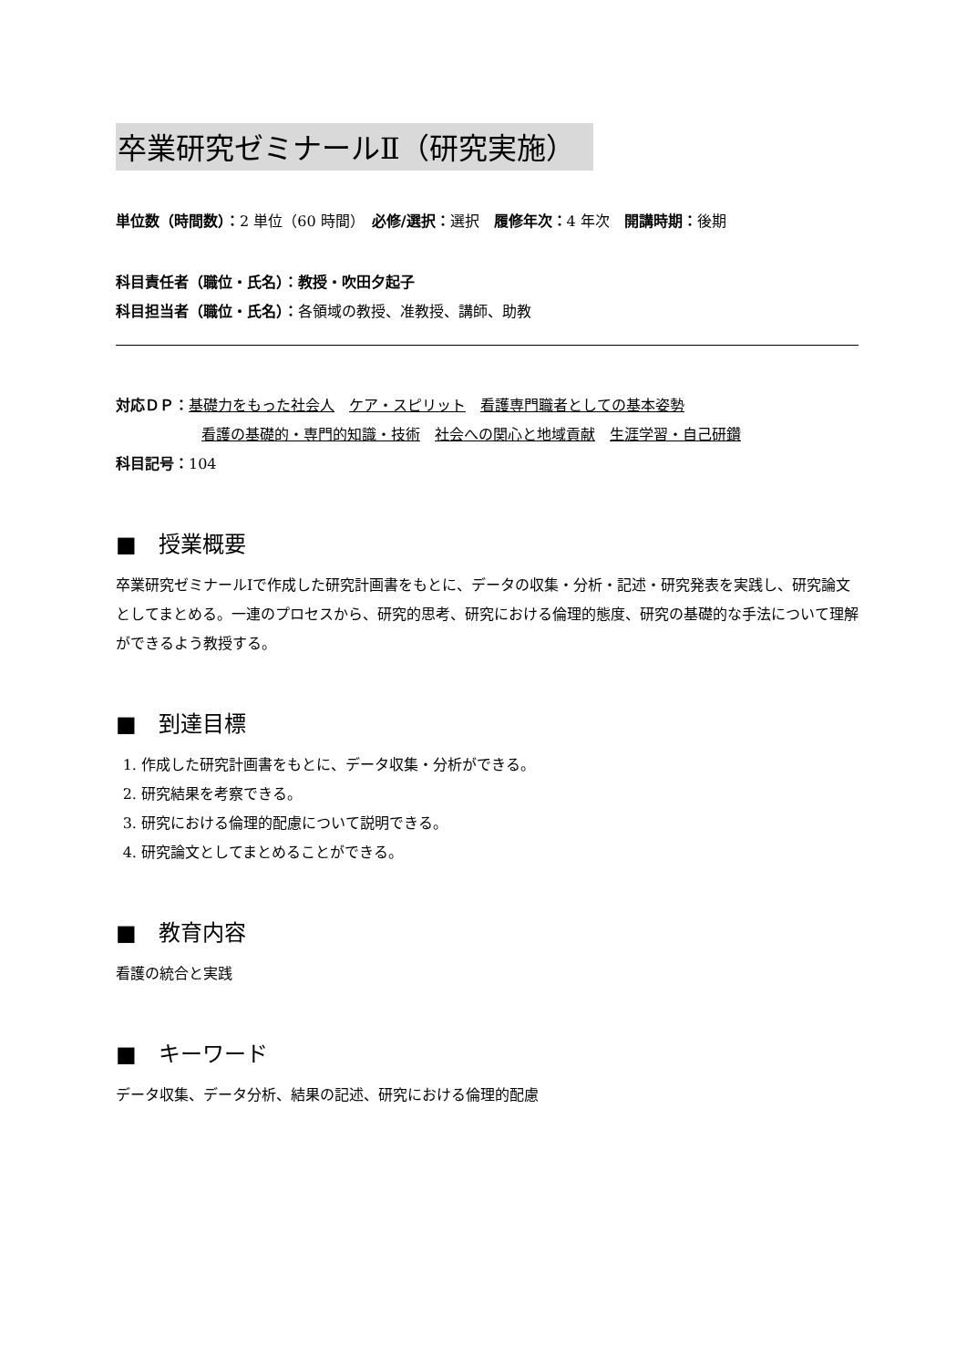卒業研究ゼミナールⅡ（研究実施）
単位数（時間数）：2 単位（60 時間）　必修/選択：選択　履修年次：4 年次　開講時期：後期
科目責任者（職位・氏名）：教授・吹田夕起子
科目担当者（職位・氏名）：各領域の教授、准教授、講師、助教
対応ＤＰ：基礎力をもった社会人　ケア・スピリット　看護専門職者としての基本姿勢
看護の基礎的・専門的知識・技術　社会への関心と地域貢献　生涯学習・自己研鑽
科目記号：104
■　授業概要
卒業研究ゼミナールⅠで作成した研究計画書をもとに、データの収集・分析・記述・研究発表を実践し、研究論文としてまとめる。一連のプロセスから、研究的思考、研究における倫理的態度、研究の基礎的な手法について理解ができるよう教授する。
■　到達目標
1. 作成した研究計画書をもとに、データ収集・分析ができる。
2. 研究結果を考察できる。
3. 研究における倫理的配慮について説明できる。
4. 研究論文としてまとめることができる。
■　教育内容
看護の統合と実践
■　キーワード
データ収集、データ分析、結果の記述、研究における倫理的配慮